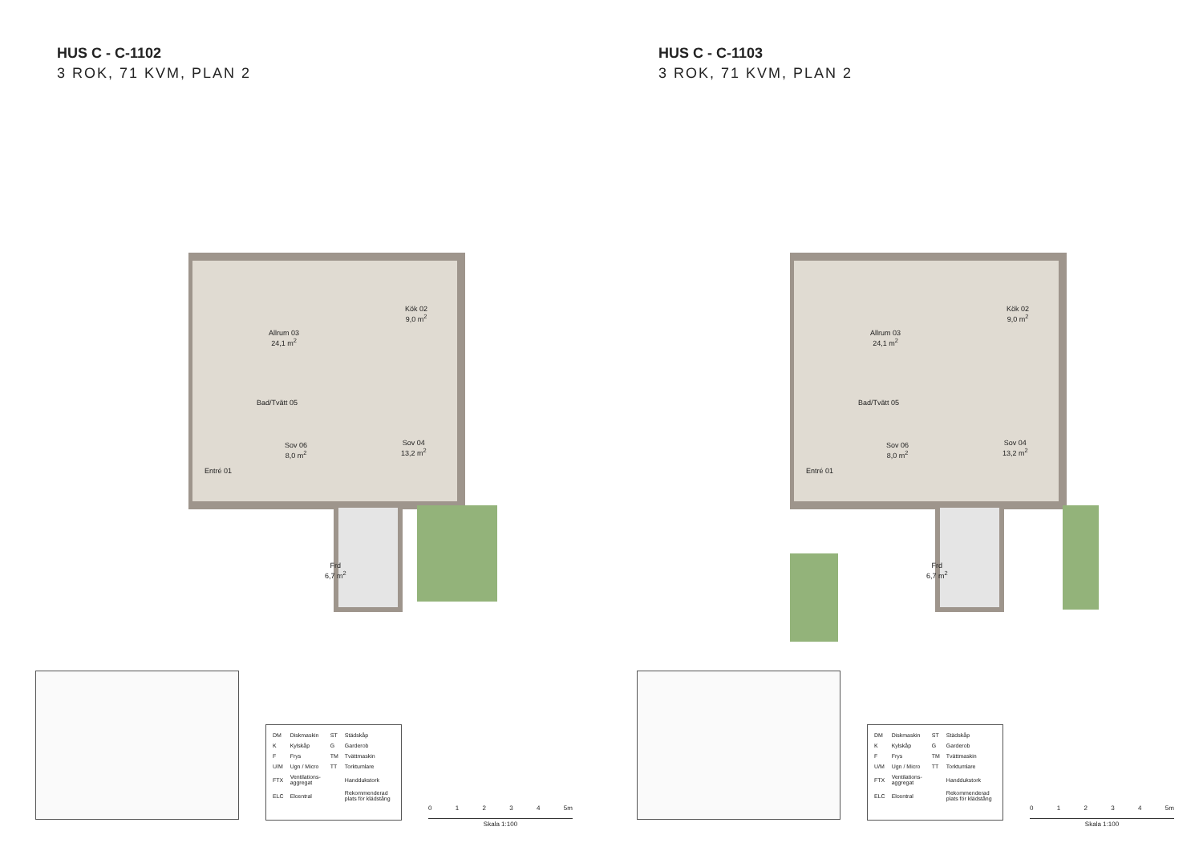HUS C - C-1102
3 ROK, 71 KVM, PLAN 2
Allrum 03
24,1 m<sup>2</sup>
Kök 02
9,0 m<sup>2</sup>
Bad/Tvätt 05
Sov 06
8,0 m<sup>2</sup>
Sov 04
13,2 m<sup>2</sup>
Entré 01
Frd
6,7 m<sup>2</sup>
| DM | Diskmaskin | ST | Städskåp |
| K | Kylskåp | G | Garderob |
| F | Frys | TM | Tvättmaskin |
| U/M | Ugn / Micro | TT | Torktumlare |
| FTX | Ventilations-aggregat | | Handdukstork |
| ELC | Elcentral | | Rekommenderad plats för klädstång |
0 1 2 3 4 5m
Skala 1:100
HUS C - C-1103
3 ROK, 71 KVM, PLAN 2
Allrum 03
24,1 m<sup>2</sup>
Kök 02
9,0 m<sup>2</sup>
Bad/Tvätt 05
Sov 06
8,0 m<sup>2</sup>
Sov 04
13,2 m<sup>2</sup>
Entré 01
Frd
6,7 m<sup>2</sup>
| DM | Diskmaskin | ST | Städskåp |
| K | Kylskåp | G | Garderob |
| F | Frys | TM | Tvättmaskin |
| U/M | Ugn / Micro | TT | Torktumlare |
| FTX | Ventilations-aggregat | | Handdukstork |
| ELC | Elcentral | | Rekommenderad plats för klädstång |
0 1 2 3 4 5m
Skala 1:100